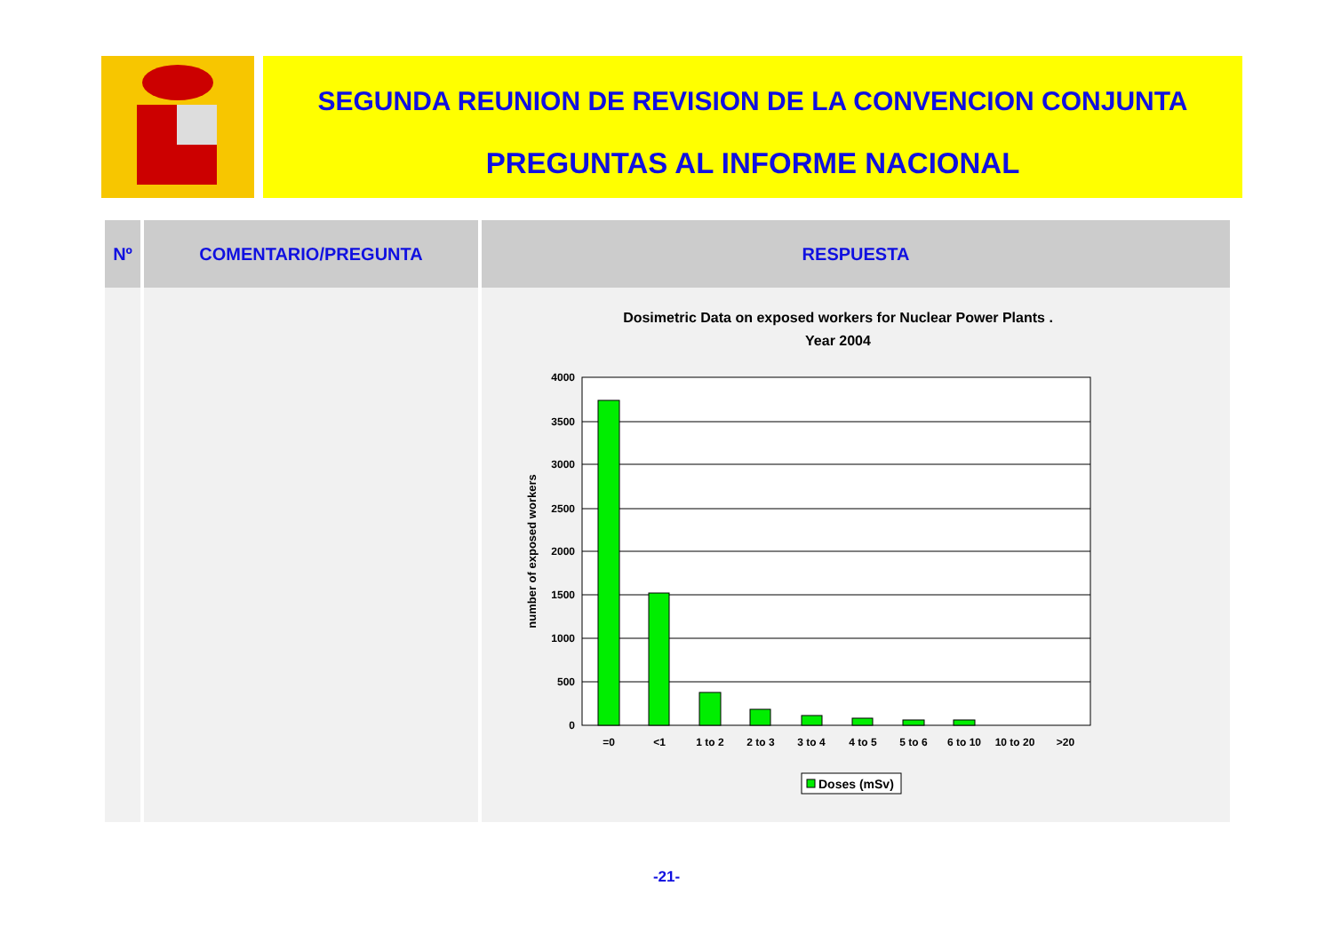SEGUNDA REUNION DE REVISION DE LA CONVENCION CONJUNTA
PREGUNTAS AL INFORME NACIONAL
| Nº | COMENTARIO/PREGUNTA | RESPUESTA |
| --- | --- | --- |
| | | Dosimetric Data on exposed workers for Nuclear Power Plants . Year 2004 4000 3500 3000 2500 2000 1500 1000 500 0 number of exposed workers =0 <1 1 to 2 2 to 3 3 to 4 4 to 5 5 to 6 6 to 10 10 to 20 >20 Doses (mSv) |
-21-